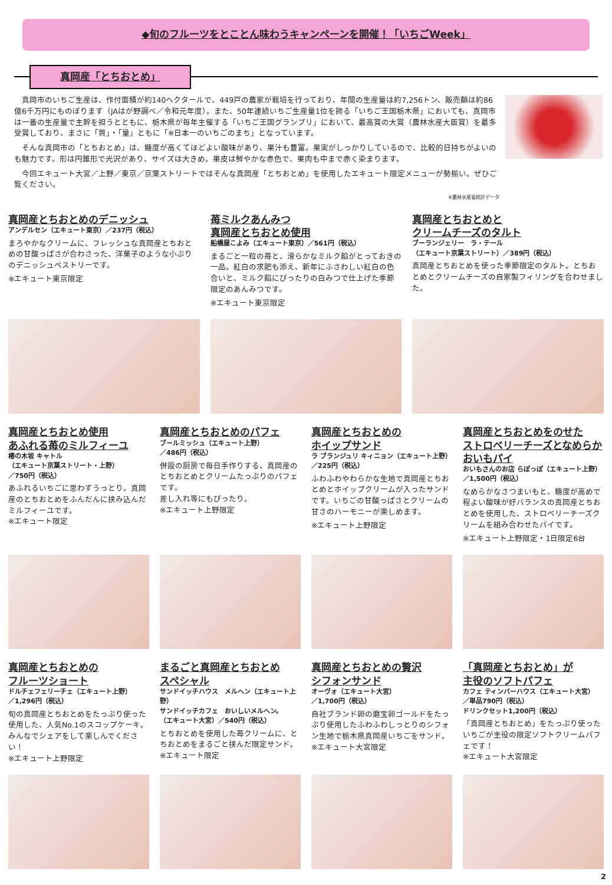◆旬のフルーツをとことん味わうキャンペーンを開催！「いちごWeek」
真岡産「とちおとめ」
真岡市のいちご生産は、作付面積が約140ヘクタールで、449戸の農家が栽培を行っており、年間の生産量は約7,256トン、販売額は約86億6千万円にものぼります（JAはが野調べ／令和元年度）。また、50年連続いちご生産量1位を誇る「いちご王国栃木県」においても、真岡市は一番の生産量で主幹を担うとともに、栃木県が毎年主催する「いちご王国グランプリ」において、最高賞の大賞（農林水産大臣賞）を最多受賞しており、まさに「質」・「量」ともに「※日本一のいちごのまち」となっています。
そんな真岡市の「とちおとめ」は、糖度が高くてほどよい酸味があり、果汁も豊富。果実がしっかりしているので、比較的日持ちがよいのも魅力です。形は円錐形で光沢があり、サイズは大きめ。果皮は鮮やかな赤色で、果肉も中まで赤く染まります。
今回エキュート大宮／上野／東京／京葉ストリートではそんな真岡産「とちおとめ」を使用したエキュート限定メニューが勢揃い。ぜひご覧ください。
※農林水産省統計データ
真岡産とちおとめのデニッシュ
アンデルセン（エキュート東京）／237円（税込）
まろやかなクリームに、フレッシュな真岡産とちおとめの甘酸っぱさが合わさった、洋菓子のような小ぶりのデニッシュペストリーです。
※エキュート東京限定
苺ミルクあんみつ
真岡産とちおとめ使用
船橋屋こよみ（エキュート東京）／561円（税込）
まるごと一粒の苺と、滑らかなミルク餡がとっておきの一品。紅白の求肥も添え、新年にふさわしい紅白の色合いと、ミルク餡にぴったりの白みつで仕上げた季節限定のあんみつです。
※エキュート東京限定
真岡産とちおとめと
クリームチーズのタルト
ブーランジェリー　ラ・テール
（エキュート京葉ストリート）／389円（税込）
真岡産とちおとめを使った季節限定のタルト。とちおとめとクリームチーズの自家製フィリングを合わせました。
真岡産とちおとめ使用
あふれる苺のミルフィーユ
椿の木坂 キャトル
（エキュート京葉ストリート・上野）
／750円（税込）
あふれるいちごに思わずうっとり。真岡産のとちおとめをふんだんに挟み込んだミルフィーユです。
※エキュート限定
真岡産とちおとめのパフェ
ブールミッシュ（エキュート上野）
／486円（税込）
併設の厨房で毎日手作りする、真岡産のとちおとめとクリームたっぷりのパフェです。
差し入れ等にもぴったり。
※エキュート上野限定
真岡産とちおとめの
ホイップサンド
ラ ブランジュリ キィニョン（エキュート上野）
／225円（税込）
ふわふわやわらかな生地で真岡産とちおとめとホイップクリームが入ったサンドです。いちごの甘酸っぱさとクリームの甘さのハーモニーが楽しめます。
※エキュート上野限定
真岡産とちおとめをのせた
ストロベリーチーズとなめらかおいもパイ
おいもさんのお店 らぽっぽ（エキュート上野）
／1,500円（税込）
なめらかなさつまいもと、糖度が高めで程よい酸味が好バランスの真岡産とちおとめを使用した、ストロベリーチーズクリームを組み合わせたパイです。
※エキュート上野限定・1日限定6台
真岡産とちおとめの
フルーツショート
ドルチェフェリーチェ（エキュート上野）
／1,296円（税込）
旬の真岡産とちおとめをたっぷり使った使用した、人気No.1のスコップケーキ。みんなでシェアをして楽しんでください！
※エキュート上野限定
まるごと真岡産とちおとめ
スペシャル
サンドイッチハウス　メルヘン（エキュート上野）
サンドイッチカフェ　おいしいメルヘン。
（エキュート大宮）／540円（税込）
とちおとめを使用した苺クリームに、とちおとめをまるごと挟んだ限定サンド。
※エキュート限定
真岡産とちおとめの贅沢
シフォンサンド
オーヴォ（エキュート大宮）
／1,700円（税込）
自社ブランド卵の磨宝卵ゴールドをたっぷり使用したふわふわしっとりのシフォン生地で栃木県真岡産いちごをサンド。
※エキュート大宮限定
「真岡産とちおとめ」が
主役のソフトパフェ
カフェ ティンバーハウス（エキュート大宮）
／単品790円（税込）
ドリンクセット1,200円（税込）
「真岡産とちおとめ」をたっぷり使ったいちごが主役の限定ソフトクリームパフェです！
※エキュート大宮限定
2